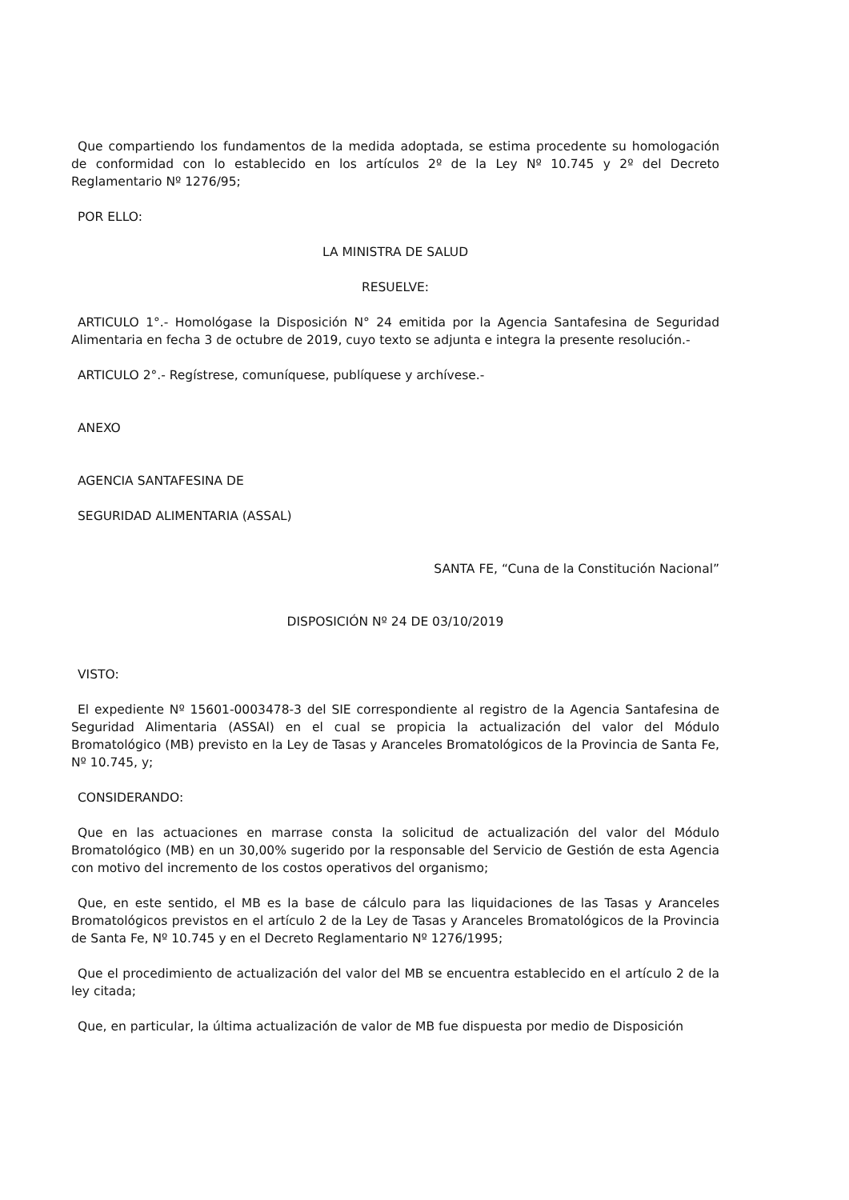Que compartiendo los fundamentos de la medida adoptada, se estima procedente su homologación de conformidad con lo establecido en los artículos 2º de la Ley Nº 10.745 y 2º del Decreto Reglamentario Nº 1276/95;
POR ELLO:
LA MINISTRA DE SALUD
RESUELVE:
ARTICULO 1°.- Homológase la Disposición N° 24 emitida por la Agencia Santafesina de Seguridad Alimentaria en fecha 3 de octubre de 2019, cuyo texto se adjunta e integra la presente resolución.-
ARTICULO 2°.- Regístrese, comuníquese, publíquese y archívese.-
ANEXO
AGENCIA SANTAFESINA DE
SEGURIDAD ALIMENTARIA (ASSAL)
SANTA FE, “Cuna de la Constitución Nacional”
DISPOSICIÓN Nº 24 DE 03/10/2019
VISTO:
El expediente Nº 15601-0003478-3 del SIE correspondiente al registro de la Agencia Santafesina de Seguridad Alimentaria (ASSAl) en el cual se propicia la actualización del valor del Módulo Bromatológico (MB) previsto en la Ley de Tasas y Aranceles Bromatológicos de la Provincia de Santa Fe, Nº 10.745, y;
CONSIDERANDO:
Que en las actuaciones en marrase consta la solicitud de actualización del valor del Módulo Bromatológico (MB) en un 30,00% sugerido por la responsable del Servicio de Gestión de esta Agencia con motivo del incremento de los costos operativos del organismo;
Que, en este sentido, el MB es la base de cálculo para las liquidaciones de las Tasas y Aranceles Bromatológicos previstos en el artículo 2 de la Ley de Tasas y Aranceles Bromatológicos de la Provincia de Santa Fe, Nº 10.745 y en el Decreto Reglamentario Nº 1276/1995;
Que el procedimiento de actualización del valor del MB se encuentra establecido en el artículo 2 de la ley citada;
Que, en particular, la última actualización de valor de MB fue dispuesta por medio de Disposición